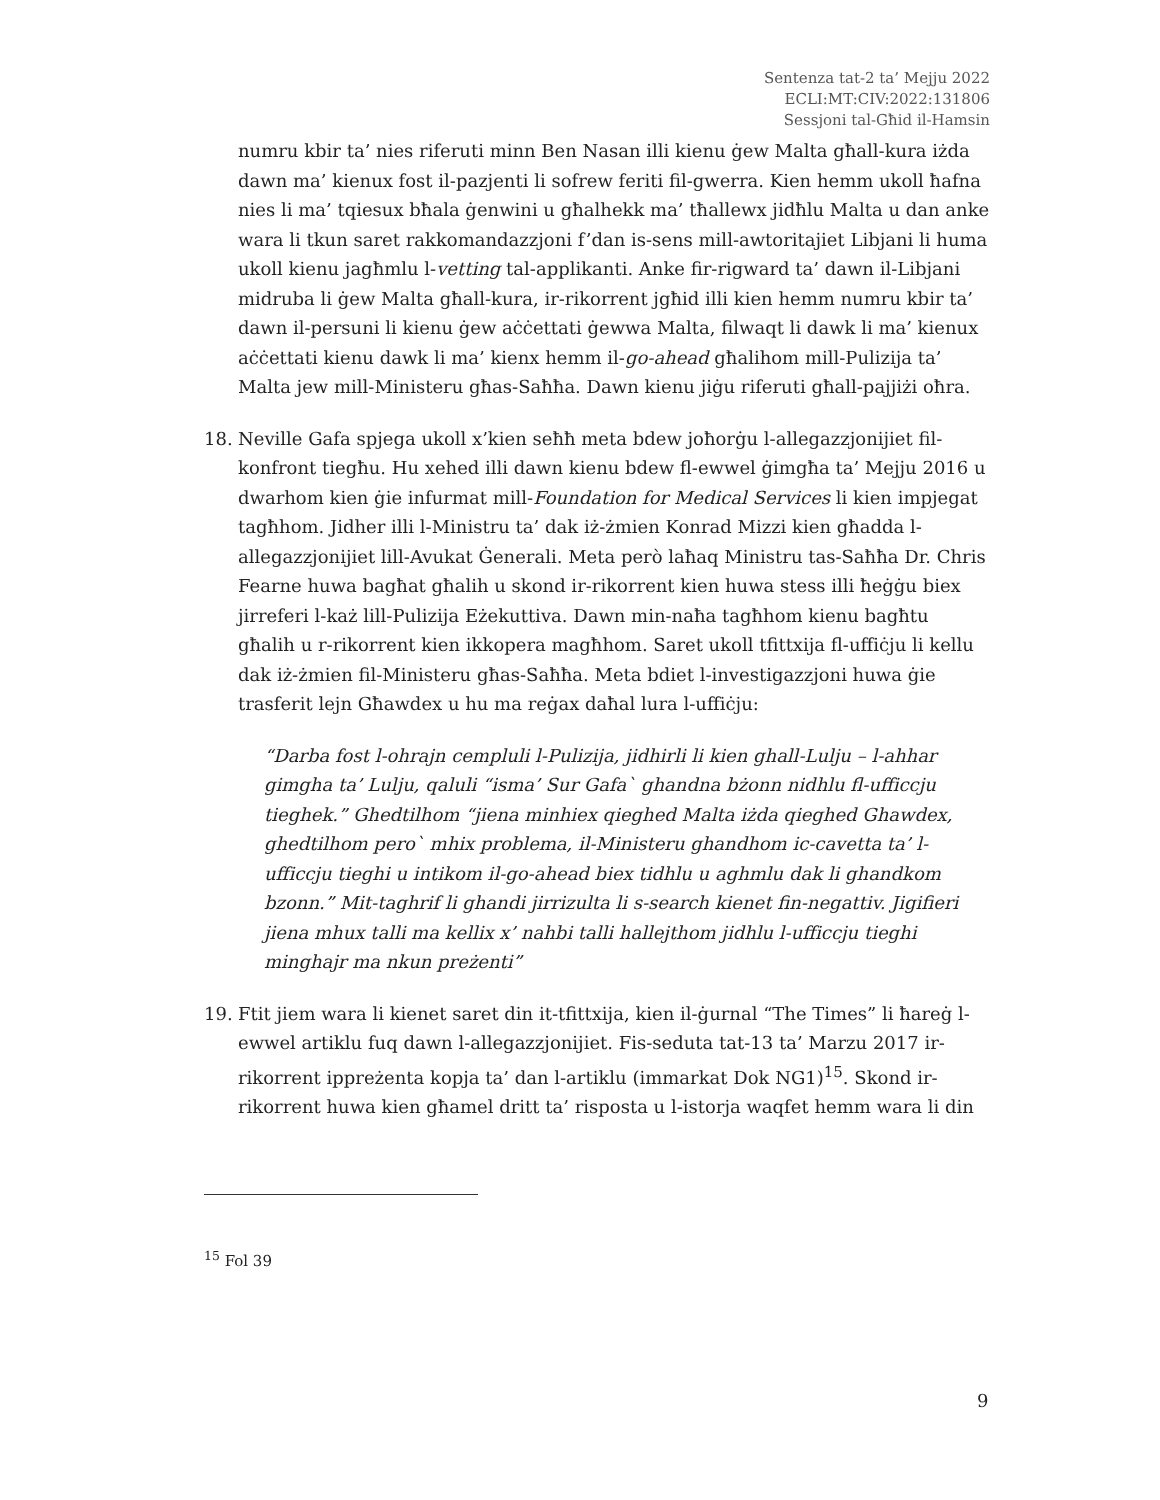Sentenza tat-2 ta’ Mejju 2022
ECLI:MT:CIV:2022:131806
Sessjoni tal-Għid il-Hamsin
numru kbir ta’ nies riferuti minn Ben Nasan illi kienu ġew Malta għall-kura iżda dawn ma’ kienux fost il-pazjenti li sofrew feriti fil-gwerra. Kien hemm ukoll ħafna nies li ma’ tqiesux bħala ġenwini u għalhekk ma’ tħallewx jidħlu Malta u dan anke wara li tkun saret rakkomandazzjoni f’dan is-sens mill-awtoritajiet Libjani li huma ukoll kienu jagħmlu l-vetting tal-applikanti. Anke fir-rigward ta’ dawn il-Libjani midruba li ġew Malta għall-kura, ir-rikorrent jgħid illi kien hemm numru kbir ta’ dawn il-persuni li kienu ġew aċċettati ġewwa Malta, filwaqt li dawk li ma’ kienux aċċettati kienu dawk li ma’ kienx hemm il-go-ahead għalihom mill-Pulizija ta’ Malta jew mill-Ministeru għas-Saħħa. Dawn kienu jiġu riferuti għall-pajjiżi oħra.
18. Neville Gafa spjega ukoll x’kien seħħ meta bdew joħorġu l-allegazzjonijiet fil-konfront tiegħu. Hu xehed illi dawn kienu bdew fl-ewwel ġimgħa ta’ Mejju 2016 u dwarhom kien ġie infurmat mill-Foundation for Medical Services li kien impjegat tagħhom. Jidher illi l-Ministru ta’ dak iż-żmien Konrad Mizzi kien għadda l-allegazzjonijiet lill-Avukat Ġenerali. Meta però laħaq Ministru tas-Saħħa Dr. Chris Fearne huwa bagħat għalih u skond ir-rikorrent kien huwa stess illi ħeġġu biex jirreferi l-każ lill-Pulizija Eżekuttiva. Dawn min-naħa tagħhom kienu bagħtu għalih u r-rikorrent kien ikkopera magħhom. Saret ukoll tfittxija fl-uffiċju li kellu dak iż-żmien fil-Ministeru għas-Saħħa. Meta bdiet l-investigazzjoni huwa ġie trasferit lejn Għawdex u hu ma reġax daħal lura l-uffiċju:
“Darba fost l-ohrajn cempluli l-Pulizija, jidhirli li kien ghall-Lulju – l-ahhar gimgha ta’ Lulju, qaluli “isma’ Sur Gafa` ghandna bżonn nidhlu fl-ufficcju tieghek.” Ghedtilhom “jiena minhiex qieghed Malta iżda qieghed Ghawdex, ghedtilhom pero` mhix problema, il-Ministeru ghandhom ic-cavetta ta’ l-ufficcju tieghi u intikom il-go-ahead biex tidhlu u aghmlu dak li ghandkom bzonn.” Mit-taghrif li ghandi jirrizulta li s-search kienet fin-negattiv. Jigifieri jiena mhux talli ma kellix x’ nahbi talli hallejthom jidhlu l-ufficcju tieghi minghajr ma nkun preżenti”
19. Ftit jiem wara li kienet saret din it-tfittxija, kien il-ġurnal “The Times” li ħareġ l-ewwel artiklu fuq dawn l-allegazzjonijiet. Fis-seduta tat-13 ta’ Marzu 2017 ir-rikorrent ippreżenta kopja ta’ dan l-artiklu (immarkat Dok NG1)<sup>15</sup>. Skond ir-rikorrent huwa kien għamel dritt ta’ risposta u l-istorja waqfet hemm wara li din
<sup>15</sup> Fol 39
9